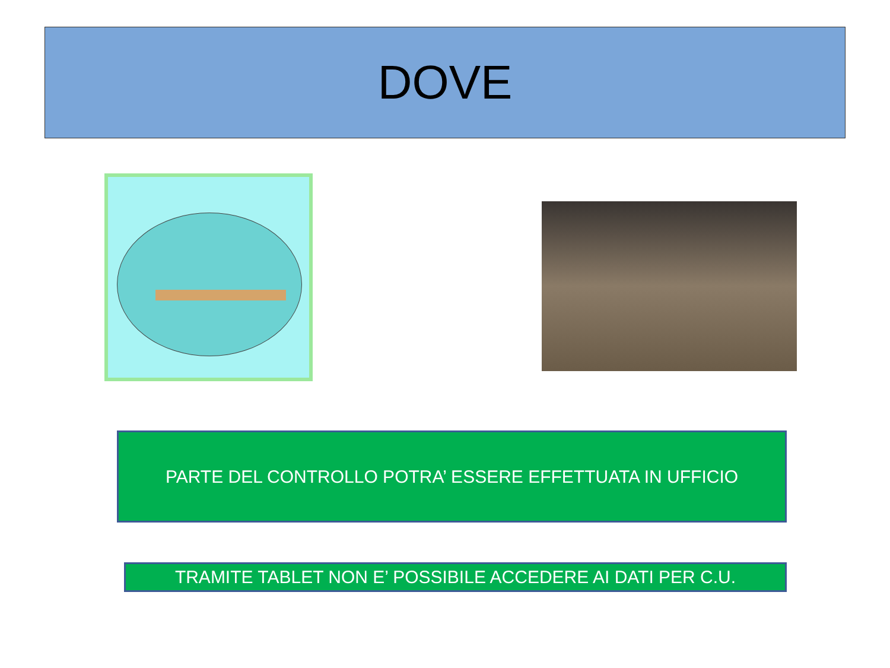DOVE
PARTE DEL CONTROLLO POTRA’ ESSERE EFFETTUATA IN UFFICIO
TRAMITE TABLET NON E’ POSSIBILE ACCEDERE AI DATI PER C.U.